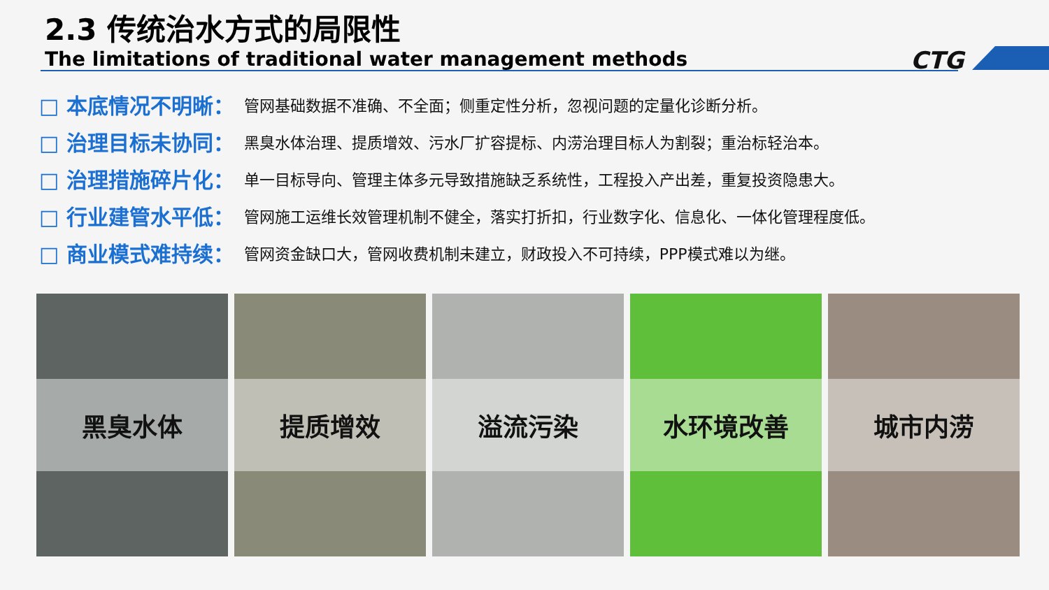2.3 传统治水方式的局限性
The limitations of traditional water management methods
CTG
□ 本底情况不明晰： 管网基础数据不准确、不全面；侧重定性分析，忽视问题的定量化诊断分析。
□ 治理目标未协同： 黑臭水体治理、提质增效、污水厂扩容提标、内涝治理目标人为割裂；重治标轻治本。
□ 治理措施碎片化： 单一目标导向、管理主体多元导致措施缺乏系统性，工程投入产出差，重复投资隐患大。
□ 行业建管水平低： 管网施工运维长效管理机制不健全，落实打折扣，行业数字化、信息化、一体化管理程度低。
□ 商业模式难持续： 管网资金缺口大，管网收费机制未建立，财政投入不可持续，PPP模式难以为继。
黑臭水体 提质增效 溢流污染 水环境改善 城市内涝